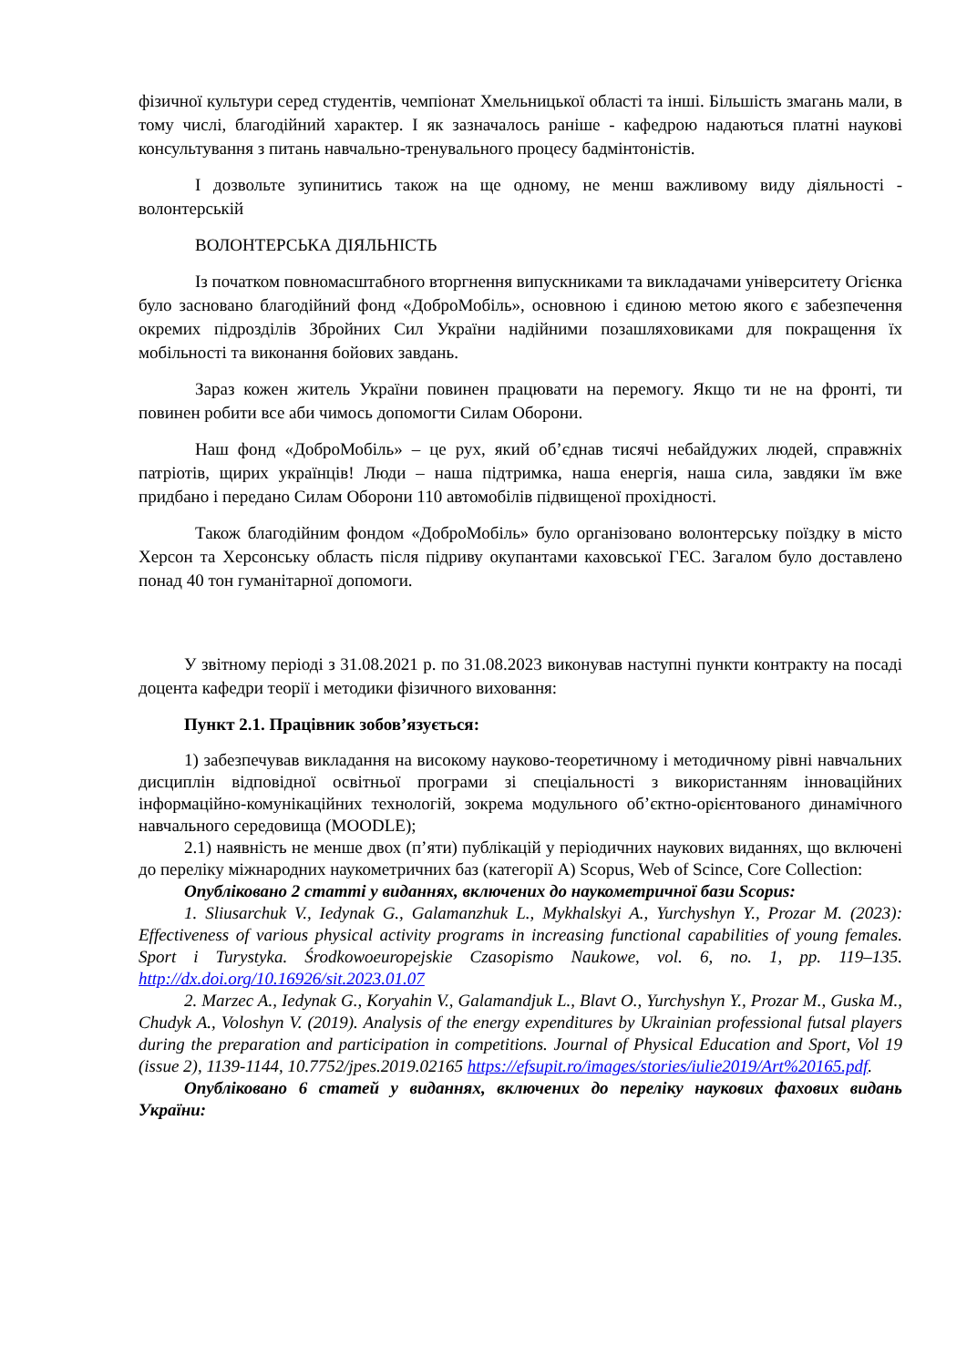фізичної культури серед студентів, чемпіонат Хмельницької області та інші. Більшість змагань мали, в тому числі, благодійний характер. І як зазначалось раніше - кафедрою надаються платні наукові консультування з питань навчально-тренувального процесу бадмінтоністів.
І дозвольте зупинитись також на ще одному, не менш важливому виду діяльності - волонтерській
ВОЛОНТЕРСЬКА ДІЯЛЬНІСТЬ
Із початком повномасштабного вторгнення випускниками та викладачами університету Огієнка було засновано благодійний фонд «ДоброМобіль», основною і єдиною метою якого є забезпечення окремих підрозділів Збройних Сил України надійними позашляховиками для покращення їх мобільності та виконання бойових завдань.
Зараз кожен житель України повинен працювати на перемогу. Якщо ти не на фронті, ти повинен робити все аби чимось допомогти Силам Оборони.
Наш фонд «ДоброМобіль» – це рух, який об’єднав тисячі небайдужих людей, справжніх патріотів, щирих українців! Люди – наша підтримка, наша енергія, наша сила, завдяки їм вже придбано і передано Силам Оборони 110 автомобілів підвищеної прохідності.
Також благодійним фондом «ДоброМобіль» було організовано волонтерську поїздку в місто Херсон та Херсонську область після підриву окупантами каховської ГЕС. Загалом було доставлено понад 40 тон гуманітарної допомоги.
У звітному періоді з 31.08.2021 р. по 31.08.2023 виконував наступні пункти контракту на посаді доцента кафедри теорії і методики фізичного виховання:
Пункт 2.1. Працівник зобов’язується:
1) забезпечував викладання на високому науково-теоретичному і методичному рівні навчальних дисциплін відповідної освітньої програми зі спеціальності з використанням інноваційних інформаційно-комунікаційних технологій, зокрема модульного об’єктно-орієнтованого динамічного навчального середовища (MOODLE);
2.1) наявність не менше двох (п’яти) публікацій у періодичних наукових виданнях, що включені до переліку міжнародних наукометричних баз (категорії А) Scopus, Web of Scince, Core Collection:
Опубліковано 2 статті у виданнях, включених до наукометричної бази Scopus:
1. Sliusarchuk V., Iedynak G., Galamanzhuk L., Mykhalskyi A., Yurchyshyn Y., Prozar M. (2023): Effectiveness of various physical activity programs in increasing functional capabilities of young females. Sport i Turystyka. Środkowoeuropejskie Czasopismo Naukowe, vol. 6, no. 1, pp. 119–135. http://dx.doi.org/10.16926/sit.2023.01.07
2. Marzec A., Iedynak G., Koryahin V., Galamandjuk L., Blavt O., Yurchyshyn Y., Prozar M., Guska M., Chudyk A., Voloshyn V. (2019). Analysis of the energy expenditures by Ukrainian professional futsal players during the preparation and participation in competitions. Journal of Physical Education and Sport, Vol 19 (issue 2), 1139-1144, 10.7752/jpes.2019.02165 https://efsupit.ro/images/stories/iulie2019/Art%20165.pdf.
Опубліковано 6 статей у виданнях, включених до переліку наукових фахових видань України: